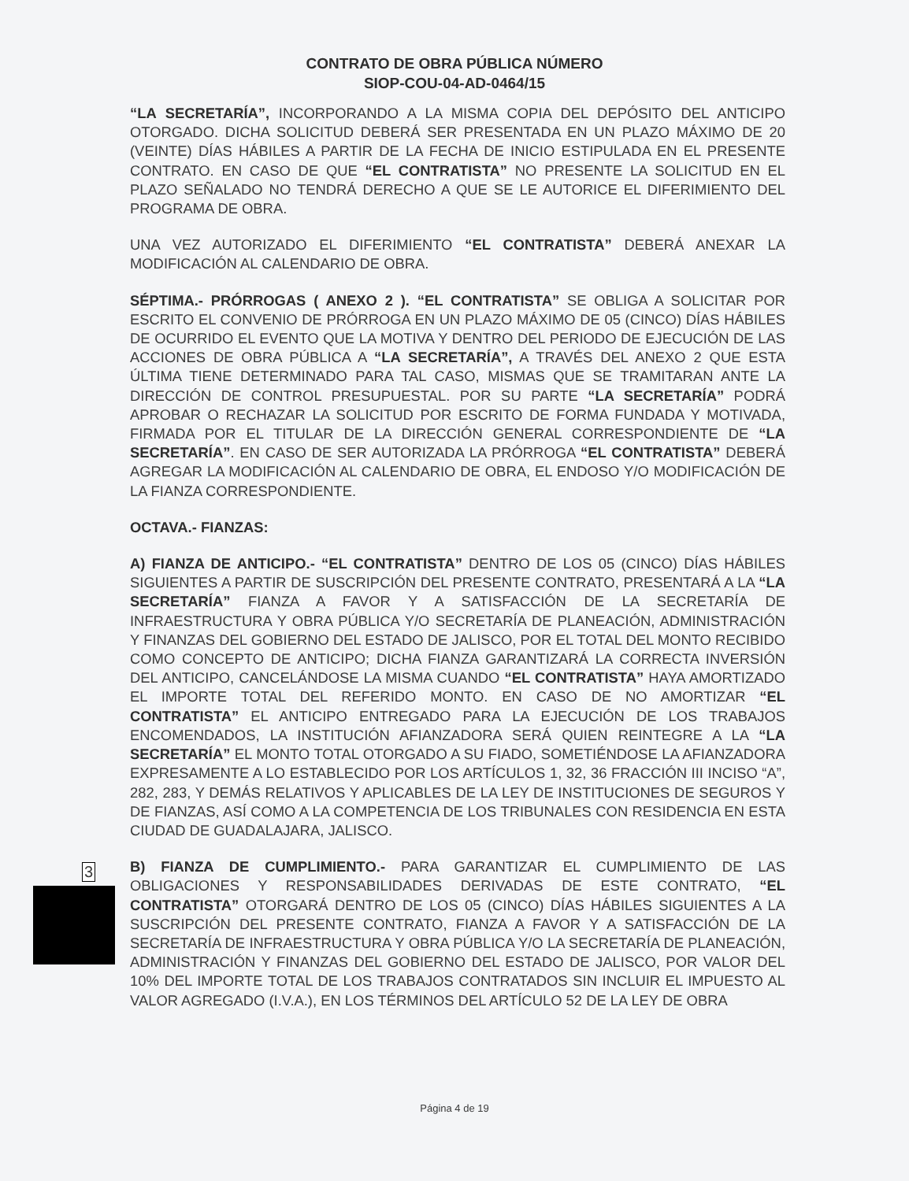CONTRATO DE OBRA PÚBLICA NÚMERO
SIOP-COU-04-AD-0464/15
“LA SECRETARÍA”, INCORPORANDO A LA MISMA COPIA DEL DEPÓSITO DEL ANTICIPO OTORGADO. DICHA SOLICITUD DEBERÁ SER PRESENTADA EN UN PLAZO MÁXIMO DE 20 (VEINTE) DÍAS HÁBILES A PARTIR DE LA FECHA DE INICIO ESTIPULADA EN EL PRESENTE CONTRATO. EN CASO DE QUE “EL CONTRATISTA” NO PRESENTE LA SOLICITUD EN EL PLAZO SEÑALADO NO TENDRÁ DERECHO A QUE SE LE AUTORICE EL DIFERIMIENTO DEL PROGRAMA DE OBRA.
UNA VEZ AUTORIZADO EL DIFERIMIENTO “EL CONTRATISTA” DEBERÁ ANEXAR LA MODIFICACIÓN AL CALENDARIO DE OBRA.
SÉPTIMA.- PRÓRROGAS ( ANEXO 2 ). “EL CONTRATISTA” SE OBLIGA A SOLICITAR POR ESCRITO EL CONVENIO DE PRÓRROGA EN UN PLAZO MÁXIMO DE 05 (CINCO) DÍAS HÁBILES DE OCURRIDO EL EVENTO QUE LA MOTIVA Y DENTRO DEL PERIODO DE EJECUCIÓN DE LAS ACCIONES DE OBRA PÚBLICA A “LA SECRETARÍA”, A TRAVÉS DEL ANEXO 2 QUE ESTA ÚLTIMA TIENE DETERMINADO PARA TAL CASO, MISMAS QUE SE TRAMITARAN ANTE LA DIRECCIÓN DE CONTROL PRESUPUESTAL. POR SU PARTE “LA SECRETARÍA” PODRÁ APROBAR O RECHAZAR LA SOLICITUD POR ESCRITO DE FORMA FUNDADA Y MOTIVADA, FIRMADA POR EL TITULAR DE LA DIRECCIÓN GENERAL CORRESPONDIENTE DE “LA SECRETARÍA”. EN CASO DE SER AUTORIZADA LA PRÓRROGA “EL CONTRATISTA” DEBERÁ AGREGAR LA MODIFICACIÓN AL CALENDARIO DE OBRA, EL ENDOSO Y/O MODIFICACIÓN DE LA FIANZA CORRESPONDIENTE.
OCTAVA.- FIANZAS:
A) FIANZA DE ANTICIPO.- “EL CONTRATISTA” DENTRO DE LOS 05 (CINCO) DÍAS HÁBILES SIGUIENTES A PARTIR DE SUSCRIPCIÓN DEL PRESENTE CONTRATO, PRESENTARÁ A LA “LA SECRETARÍA” FIANZA A FAVOR Y A SATISFACCIÓN DE LA SECRETARÍA DE INFRAESTRUCTURA Y OBRA PÚBLICA Y/O SECRETARÍA DE PLANEACIÓN, ADMINISTRACIÓN Y FINANZAS DEL GOBIERNO DEL ESTADO DE JALISCO, POR EL TOTAL DEL MONTO RECIBIDO COMO CONCEPTO DE ANTICIPO; DICHA FIANZA GARANTIZARÁ LA CORRECTA INVERSIÓN DEL ANTICIPO, CANCELÁNDOSE LA MISMA CUANDO “EL CONTRATISTA” HAYA AMORTIZADO EL IMPORTE TOTAL DEL REFERIDO MONTO. EN CASO DE NO AMORTIZAR “EL CONTRATISTA” EL ANTICIPO ENTREGADO PARA LA EJECUCIÓN DE LOS TRABAJOS ENCOMENDADOS, LA INSTITUCIÓN AFIANZADORA SERÁ QUIEN REINTEGRE A LA “LA SECRETARÍA” EL MONTO TOTAL OTORGADO A SU FIADO, SOMETIÉNDOSE LA AFIANZADORA EXPRESAMENTE A LO ESTABLECIDO POR LOS ARTÍCULOS 1, 32, 36 FRACCIÓN III INCISO “A”, 282, 283, Y DEMÁS RELATIVOS Y APLICABLES DE LA LEY DE INSTITUCIONES DE SEGUROS Y DE FIANZAS, ASÍ COMO A LA COMPETENCIA DE LOS TRIBUNALES CON RESIDENCIA EN ESTA CIUDAD DE GUADALAJARA, JALISCO.
B) FIANZA DE CUMPLIMIENTO.- PARA GARANTIZAR EL CUMPLIMIENTO DE LAS OBLIGACIONES Y RESPONSABILIDADES DERIVADAS DE ESTE CONTRATO, “EL CONTRATISTA” OTORGARÁ DENTRO DE LOS 05 (CINCO) DÍAS HÁBILES SIGUIENTES A LA SUSCRIPCIÓN DEL PRESENTE CONTRATO, FIANZA A FAVOR Y A SATISFACCIÓN DE LA SECRETARÍA DE INFRAESTRUCTURA Y OBRA PÚBLICA Y/O LA SECRETARÍA DE PLANEACIÓN, ADMINISTRACIÓN Y FINANZAS DEL GOBIERNO DEL ESTADO DE JALISCO, POR VALOR DEL 10% DEL IMPORTE TOTAL DE LOS TRABAJOS CONTRATADOS SIN INCLUIR EL IMPUESTO AL VALOR AGREGADO (I.V.A.), EN LOS TÉRMINOS DEL ARTÍCULO 52 DE LA LEY DE OBRA
3
Página 4 de 19